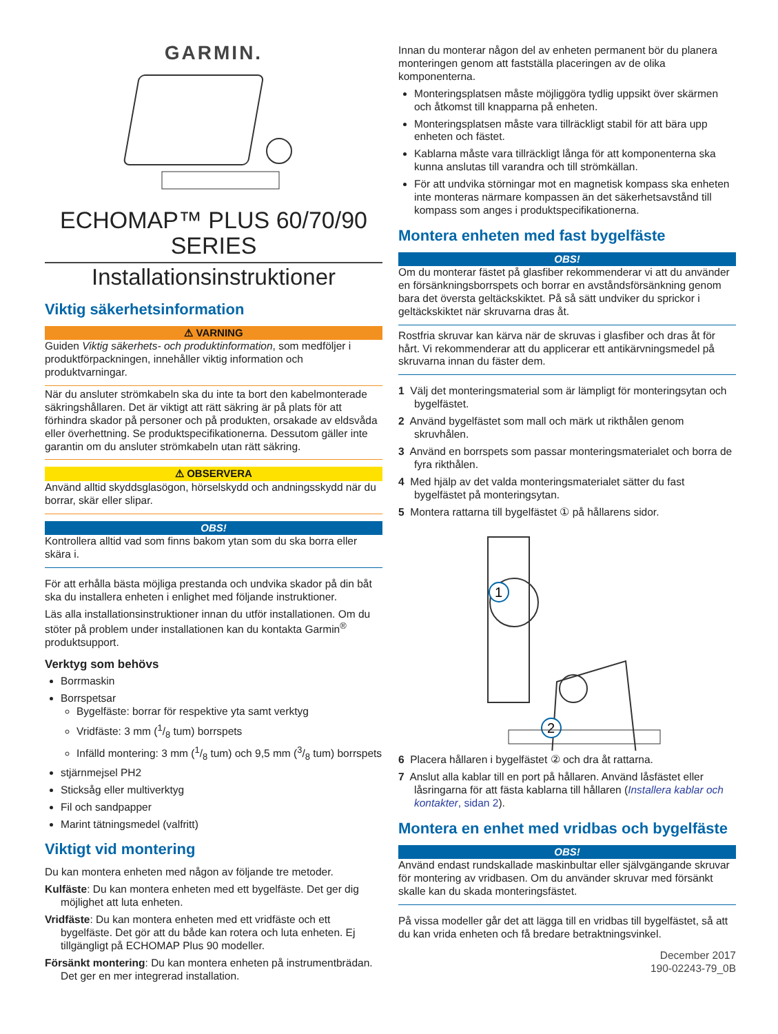GARMIN.
ECHOMAP™ PLUS 60/70/90
SERIES
Installationsinstruktioner
Viktig säkerhetsinformation
⚠ VARNING
Guiden Viktig säkerhets- och produktinformation, som medföljer i produktförpackningen, innehåller viktig information och produktvarningar.
När du ansluter strömkabeln ska du inte ta bort den kabelmonterade säkringshållaren. Det är viktigt att rätt säkring är på plats för att förhindra skador på personer och på produkten, orsakade av eldsvåda eller överhettning. Se produktspecifikationerna. Dessutom gäller inte garantin om du ansluter strömkabeln utan rätt säkring.
⚠ OBSERVERA
Använd alltid skyddsglasögon, hörselskydd och andningsskydd när du borrar, skär eller slipar.
OBS!
Kontrollera alltid vad som finns bakom ytan som du ska borra eller skära i.
För att erhålla bästa möjliga prestanda och undvika skador på din båt ska du installera enheten i enlighet med följande instruktioner.
Läs alla installationsinstruktioner innan du utför installationen. Om du stöter på problem under installationen kan du kontakta Garmin<sup>®</sup> produktsupport.
Verktyg som behövs
Borrmaskin
Borrspetsar
Bygelfäste: borrar för respektive yta samt verktyg
Vridfäste: 3 mm (1/8 tum) borrspets
Infälld montering: 3 mm (1/8 tum) och 9,5 mm (3/8 tum) borrspets
stjärnmejsel PH2
Sticksåg eller multiverktyg
Fil och sandpapper
Marint tätningsmedel (valfritt)
Viktigt vid montering
Du kan montera enheten med någon av följande tre metoder.
Kulfäste: Du kan montera enheten med ett bygelfäste. Det ger dig möjlighet att luta enheten.
Vridfäste: Du kan montera enheten med ett vridfäste och ett bygelfäste. Det gör att du både kan rotera och luta enheten. Ej tillgängligt på ECHOMAP Plus 90 modeller.
Försänkt montering: Du kan montera enheten på instrumentbrädan. Det ger en mer integrerad installation.
Innan du monterar någon del av enheten permanent bör du planera monteringen genom att fastställa placeringen av de olika komponenterna.
Monteringsplatsen måste möjliggöra tydlig uppsikt över skärmen och åtkomst till knapparna på enheten.
Monteringsplatsen måste vara tillräckligt stabil för att bära upp enheten och fästet.
Kablarna måste vara tillräckligt långa för att komponenterna ska kunna anslutas till varandra och till strömkällan.
För att undvika störningar mot en magnetisk kompass ska enheten inte monteras närmare kompassen än det säkerhetsavstånd till kompass som anges i produktspecifikationerna.
Montera enheten med fast bygelfäste
OBS!
Om du monterar fästet på glasfiber rekommenderar vi att du använder en försänkningsborrspets och borrar en avståndsförsänkning genom bara det översta geltäckskiktet. På så sätt undviker du sprickor i geltäckskiktet när skruvarna dras åt.
Rostfria skruvar kan kärva när de skruvas i glasfiber och dras åt för hårt. Vi rekommenderar att du applicerar ett antikärvningsmedel på skruvarna innan du fäster dem.
1 Välj det monteringsmaterial som är lämpligt för monteringsytan och bygelfästet.
2 Använd bygelfästet som mall och märk ut rikthålen genom skruvhålen.
3 Använd en borrspets som passar monteringsmaterialet och borra de fyra rikthålen.
4 Med hjälp av det valda monteringsmaterialet sätter du fast bygelfästet på monteringsytan.
5 Montera rattarna till bygelfästet ① på hållarens sidor.
1
2
6 Placera hållaren i bygelfästet ② och dra åt rattarna.
7 Anslut alla kablar till en port på hållaren. Använd låsfästet eller låsringarna för att fästa kablarna till hållaren (Installera kablar och kontakter, sidan 2).
Montera en enhet med vridbas och bygelfäste
OBS!
Använd endast rundskallade maskinbultar eller självgängande skruvar för montering av vridbasen. Om du använder skruvar med försänkt skalle kan du skada monteringsfästet.
På vissa modeller går det att lägga till en vridbas till bygelfästet, så att du kan vrida enheten och få bredare betraktningsvinkel.
December 2017
190-02243-79_0B